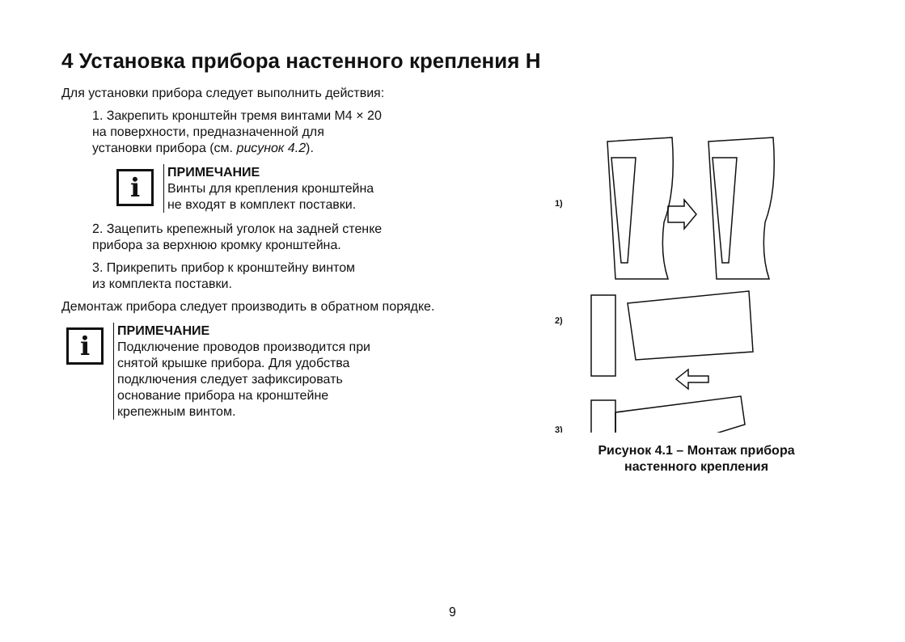4 Установка прибора настенного крепления Н
Для установки прибора следует выполнить действия:
1. Закрепить кронштейн тремя винтами М4 × 20
на поверхности, предназначенной для
установки прибора (см. рисунок 4.2).
i
ПРИМЕЧАНИЕ
Винты для крепления кронштейна
не входят в комплект поставки.
2. Зацепить крепежный уголок на задней стенке
прибора за верхнюю кромку кронштейна.
3. Прикрепить прибор к кронштейну винтом
из комплекта поставки.
Демонтаж прибора следует производить в обратном порядке.
i
ПРИМЕЧАНИЕ
Подключение проводов производится при
снятой крышке прибора. Для удобства
подключения следует зафиксировать
основание прибора на кронштейне
крепежным винтом.
1)
2)
3)
Рисунок 4.1 – Монтаж прибора
настенного крепления
9